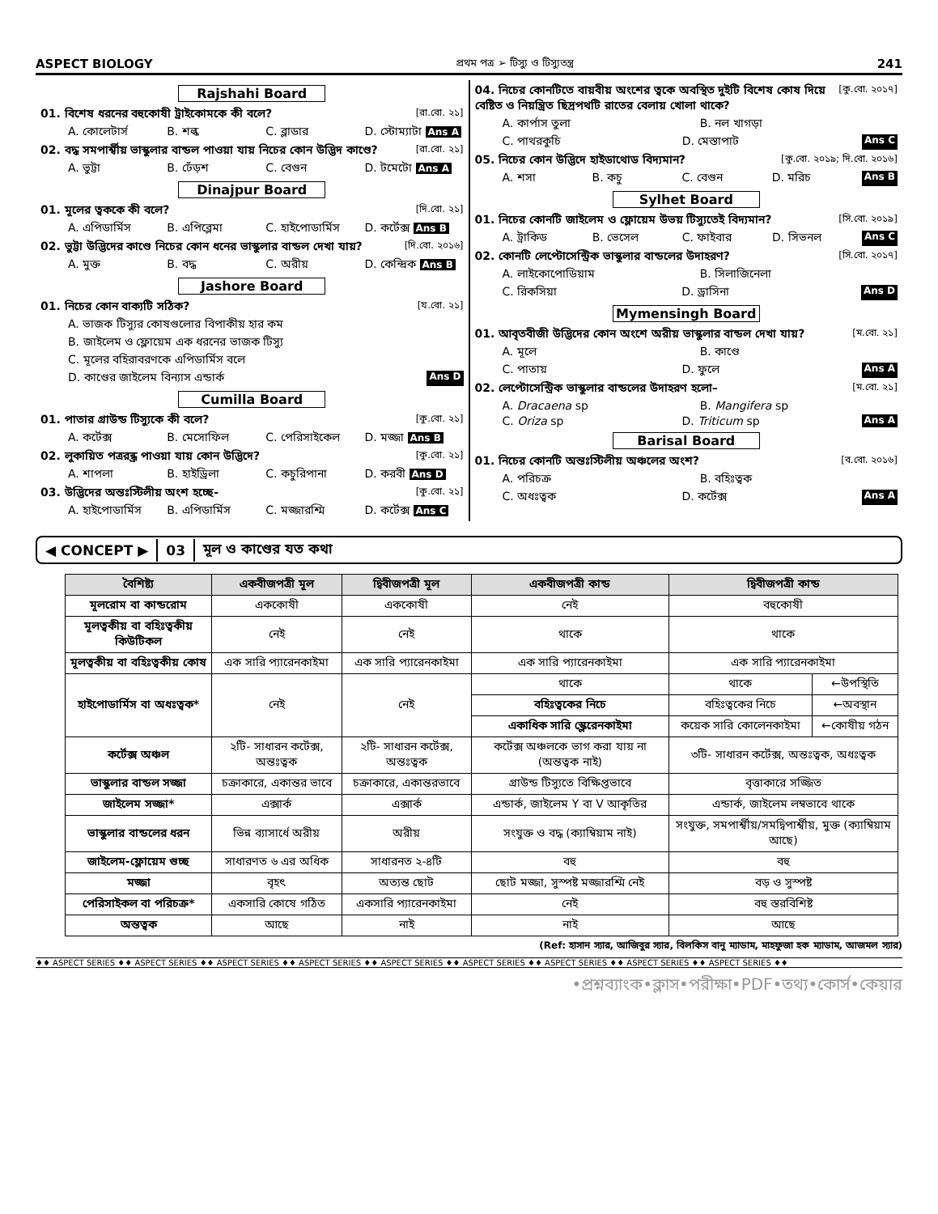ASPECT BIOLOGY প্রথম পত্র ➢ টিস্যু ও টিস্যুতন্ত্র 241
Rajshahi Board
01. বিশেষ ধরনের বহুকোষী ট্রাইকোমকে কী বলে? [রা.বো. ২১]
A. কোলেটার্স B. শল্ক C. ব্লাডার D. স্টোম্যাটা Ans A
02. বদ্ধ সমপার্শ্বীয় ভাস্কুলার বান্ডল পাওয়া যায় নিচের কোন উদ্ভিদ কাণ্ডে? [রা.বো. ২১]
A. ভুট্টা B. ঢেঁড়শ C. বেগুন D. টমেটো Ans A
Dinajpur Board
01. মূলের ত্বককে কী বলে? [দি.বো. ২১]
A. এপিডার্মিস B. এপিব্লেমা C. হাইপোডার্মিস D. কর্টেক্স Ans B
02. ভুট্টা উদ্ভিদের কাণ্ডে নিচের কোন ধনের ভাস্কুলার বান্ডল দেখা যায়? [দি.বো. ২০১৬]
A. মুক্ত B. বদ্ধ C. অরীয় D. কেন্দ্রিক Ans B
Jashore Board
01. নিচের কোন বাক্যটি সঠিক? [য.বো. ২১]
A. ভাজক টিস্যুর কোষগুলোর বিপাকীয় হার কম
B. জাইলেম ও ফ্লোয়েম এক ধরনের ভাজক টিস্যু
C. মূলের বহিরাবরণকে এপিডার্মিস বলে
D. কাণ্ডের জাইলেম বিন্যাস এন্ডার্ক Ans D
Cumilla Board
01. পাতার গ্রাউন্ড টিস্যুকে কী বলে? [কু.বো. ২১]
A. কর্টেক্স B. মেসোফিল C. পেরিসাইকেল D. মজ্জা Ans B
02. লুকায়িত পত্ররন্ধ্র পাওয়া যায় কোন উদ্ভিদে? [কু.বো. ২১]
A. শাপলা B. হাইড্রিলা C. কচুরিপানা D. করবী Ans D
03. উদ্ভিদের অন্তঃস্টিলীয় অংশ হচ্ছে- [কু.বো. ২১]
A. হাইপোডার্মিস B. এপিডার্মিস C. মজ্জারশ্মি D. কর্টেক্স Ans C
04. নিচের কোনটিতে বায়বীয় অংশের ত্বকে অবস্থিত দুইটি বিশেষ কোষ দিয়ে বেষ্টিত ও নিয়ন্ত্রিত ছিদ্রপথটি রাতের বেলায় খোলা থাকে? [কু.বো. ২০১৭]
A. কার্পাস তুলা B. নল খাগড়া
C. পাথরকুচি D. মেস্তাপাট Ans C
05. নিচের কোন উদ্ভিদে হাইডাথোড বিদ্যমান? [কু.বো. ২০১৯; দি.বো. ২০১৬]
A. শসা B. কচু C. বেগুন D. মরিচ Ans B
Sylhet Board
01. নিচের কোনটি জাইলেম ও ফ্লোয়েম উভয় টিস্যুতেই বিদ্যমান? [সি.বো. ২০১৯]
A. ট্রাকিড B. ভেসেল C. ফাইবার D. সিভনল Ans C
02. কোনটি লেপ্টোসেন্ট্রিক ভাস্কুলার বান্ডলের উদাহরণ? [সি.বো. ২০১৭]
A. লাইকোপোডিয়াম B. সিলাজিনেলা
C. রিকসিয়া D. ড্রাসিনা Ans D
Mymensingh Board
01. আবৃতবীজী উদ্ভিদের কোন অংশে অরীয় ভাস্কুলার বান্ডল দেখা যায়? [ম.বো. ২১]
A. মূলে B. কাণ্ডে
C. পাতায় D. ফুলে Ans A
02. লেপ্টোসেন্ট্রিক ভাস্কুলার বান্ডলের উদাহরণ হলো– [ম.বো. ২১]
A. Dracaena sp B. Mangifera sp
C. Oriza sp D. Triticum sp Ans A
Barisal Board
01. নিচের কোনটি অন্তঃস্টিলীয় অঞ্চলের অংশ? [ব.বো. ২০১৬]
A. পরিচক্র B. বহিঃত্বক
C. অধঃত্বক D. কর্টেক্স Ans A
◀ CONCEPT ▶ 03 মূল ও কাণ্ডের যত কথা
| বৈশিষ্ট্য | একবীজপত্রী মূল | দ্বিবীজপত্রী মূল | একবীজপত্রী কান্ড | দ্বিবীজপত্রী কান্ড | |
| --- | --- | --- | --- | --- | --- |
| মূলরোম বা কান্ডরোম | এককোষী | এককোষী | নেই | বহুকোষী | |
| মূলত্বকীয় বা বহিঃত্বকীয় কিউটিকল | নেই | নেই | থাকে | থাকে | |
| মূলত্বকীয় বা বহিঃত্বকীয় কোষ | এক সারি প্যারেনকাইমা | এক সারি প্যারেনকাইমা | এক সারি প্যারেনকাইমা | এক সারি প্যারেনকাইমা | |
| হাইপোডার্মিস বা অধঃত্বক* | নেই | নেই | থাকে | থাকে | ←উপস্থিতি |
| | | | বহিঃত্বকের নিচে | বহিঃত্বকের নিচে | ←অবস্থান |
| | | | একাধিক সারি স্ক্লেরেনকাইমা | কয়েক সারি কোলেনকাইমা | ←কোষীয় গঠন |
| কর্টেক্স অঞ্চল | ২টি- সাধারন কর্টেক্স, অন্তঃত্বক | ২টি- সাধারন কর্টেক্স, অন্তঃত্বক | কর্টেক্স অঞ্চলকে ভাগ করা যায় না (অন্তত্বক নাই) | ৩টি- সাধারন কর্টেক্স, অন্তঃত্বক, অধঃত্বক | |
| ভাস্কুলার বান্ডল সজ্জা | চক্রাকারে, একান্তর ভাবে | চক্রাকারে, একান্তরভাবে | গ্রাউন্ড টিস্যুতে বিক্ষিপ্তভাবে | বৃত্তাকারে সজ্জিত | |
| জাইলেম সজ্জা* | এক্সার্ক | এক্সার্ক | এন্ডার্ক, জাইলেম Y বা V আকৃতির | এন্ডার্ক, জাইলেম লম্বভাবে থাকে | |
| ভাস্কুলার বান্ডলের ধরন | ভিন্ন ব্যাসার্ধে অরীয় | অরীয় | সংযুক্ত ও বদ্ধ (ক্যাম্বিয়াম নাই) | সংযুক্ত, সমপার্শ্বীয়/সমদ্বিপার্শ্বীয়, মুক্ত (ক্যাম্বিয়াম আছে) | |
| জাইলেম-ফ্লোয়েম গুচ্ছ | সাধারণত ৬ এর অধিক | সাধারনত ২-৪টি | বহু | বহু | |
| মজ্জা | বৃহৎ | অত্যন্ত ছোট | ছোট মজ্জা, সুস্পষ্ট মজ্জারশ্মি নেই | বড় ও সুস্পষ্ট | |
| পেরিসাইকল বা পরিচক্র* | একসারি কোষে গঠিত | একসারি প্যারেনকাইমা | নেই | বহু স্তরবিশিষ্ট | |
| অন্তত্বক | আছে | নাই | নাই | আছে | |
(Ref: হাসান স্যার, আজিবুর স্যার, বিলকিস বানু ম্যাডাম, মাহফুজা হক ম্যাডাম, আজমল স্যার)
♦♦ ASPECT SERIES ♦♦ ASPECT SERIES ♦♦ ASPECT SERIES ♦♦ ASPECT SERIES ♦♦ ASPECT SERIES ♦♦ ASPECT SERIES ♦♦ ASPECT SERIES ♦♦ ASPECT SERIES ♦♦ ASPECT SERIES ♦♦
•প্রশ্নব্যাংক•ক্লাস•পরীক্ষা•PDF•তথ্য•কোর্স•কেয়ার